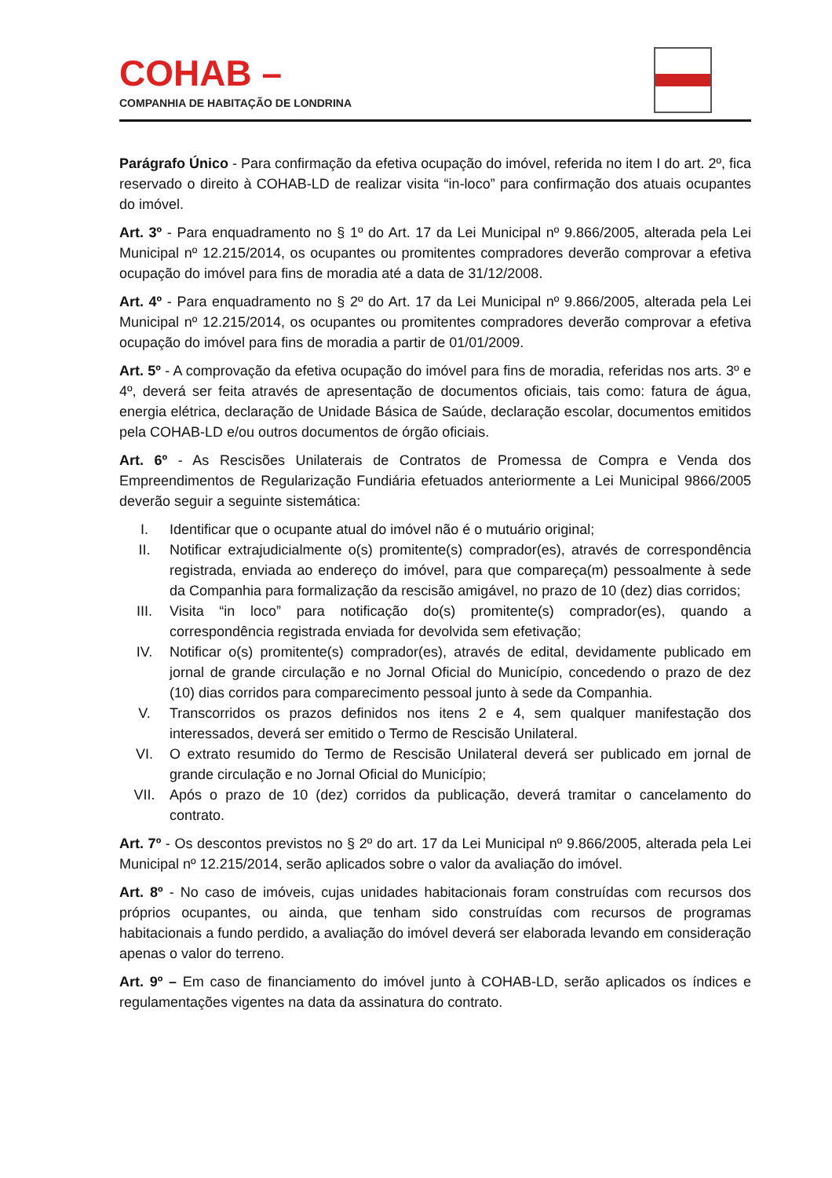COHAB –
COMPANHIA DE HABITAÇÃO DE LONDRINA
Parágrafo Único - Para confirmação da efetiva ocupação do imóvel, referida no item I do art. 2º, fica reservado o direito à COHAB-LD de realizar visita “in-loco” para confirmação dos atuais ocupantes do imóvel.
Art. 3º - Para enquadramento no § 1º do Art. 17 da Lei Municipal nº 9.866/2005, alterada pela Lei Municipal nº 12.215/2014, os ocupantes ou promitentes compradores deverão comprovar a efetiva ocupação do imóvel para fins de moradia até a data de 31/12/2008.
Art. 4º - Para enquadramento no § 2º do Art. 17 da Lei Municipal nº 9.866/2005, alterada pela Lei Municipal nº 12.215/2014, os ocupantes ou promitentes compradores deverão comprovar a efetiva ocupação do imóvel para fins de moradia a partir de 01/01/2009.
Art. 5º - A comprovação da efetiva ocupação do imóvel para fins de moradia, referidas nos arts. 3º e 4º, deverá ser feita através de apresentação de documentos oficiais, tais como: fatura de água, energia elétrica, declaração de Unidade Básica de Saúde, declaração escolar, documentos emitidos pela COHAB-LD e/ou outros documentos de órgão oficiais.
Art. 6º - As Rescisões Unilaterais de Contratos de Promessa de Compra e Venda dos Empreendimentos de Regularização Fundiária efetuados anteriormente a Lei Municipal 9866/2005 deverão seguir a seguinte sistemática:
I. Identificar que o ocupante atual do imóvel não é o mutuário original;
II. Notificar extrajudicialmente o(s) promitente(s) comprador(es), através de correspondência registrada, enviada ao endereço do imóvel, para que compareça(m) pessoalmente à sede da Companhia para formalização da rescisão amigável, no prazo de 10 (dez) dias corridos;
III. Visita “in loco” para notificação do(s) promitente(s) comprador(es), quando a correspondência registrada enviada for devolvida sem efetivação;
IV. Notificar o(s) promitente(s) comprador(es), através de edital, devidamente publicado em jornal de grande circulação e no Jornal Oficial do Município, concedendo o prazo de dez (10) dias corridos para comparecimento pessoal junto à sede da Companhia.
V. Transcorridos os prazos definidos nos itens 2 e 4, sem qualquer manifestação dos interessados, deverá ser emitido o Termo de Rescisão Unilateral.
VI. O extrato resumido do Termo de Rescisão Unilateral deverá ser publicado em jornal de grande circulação e no Jornal Oficial do Município;
VII. Após o prazo de 10 (dez) corridos da publicação, deverá tramitar o cancelamento do contrato.
Art. 7º - Os descontos previstos no § 2º do art. 17 da Lei Municipal nº 9.866/2005, alterada pela Lei Municipal nº 12.215/2014, serão aplicados sobre o valor da avaliação do imóvel.
Art. 8º - No caso de imóveis, cujas unidades habitacionais foram construídas com recursos dos próprios ocupantes, ou ainda, que tenham sido construídas com recursos de programas habitacionais a fundo perdido, a avaliação do imóvel deverá ser elaborada levando em consideração apenas o valor do terreno.
Art. 9º – Em caso de financiamento do imóvel junto à COHAB-LD, serão aplicados os índices e regulamentações vigentes na data da assinatura do contrato.